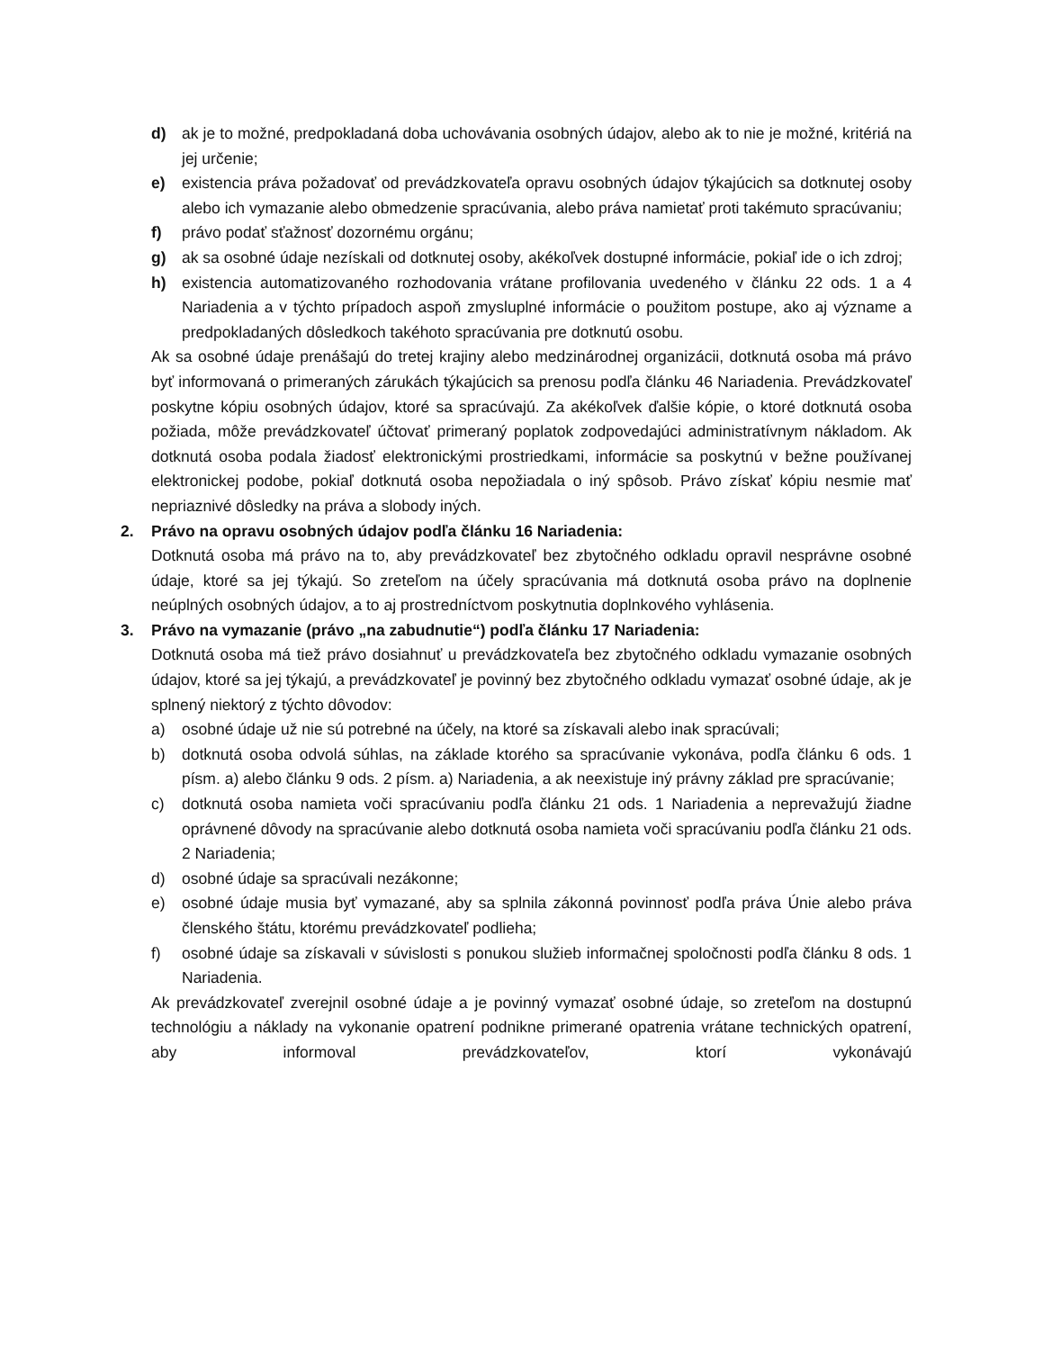d) ak je to možné, predpokladaná doba uchovávania osobných údajov, alebo ak to nie je možné, kritériá na jej určenie;
e) existencia práva požadovať od prevádzkovateľa opravu osobných údajov týkajúcich sa dotknutej osoby alebo ich vymazanie alebo obmedzenie spracúvania, alebo práva namietať proti takémuto spracúvaniu;
f) právo podať sťažnosť dozornému orgánu;
g) ak sa osobné údaje nezískali od dotknutej osoby, akékoľvek dostupné informácie, pokiaľ ide o ich zdroj;
h) existencia automatizovaného rozhodovania vrátane profilovania uvedeného v článku 22 ods. 1 a 4 Nariadenia a v týchto prípadoch aspoň zmysluplné informácie o použitom postupe, ako aj význame a predpokladaných dôsledkoch takéhoto spracúvania pre dotknutú osobu.
Ak sa osobné údaje prenášajú do tretej krajiny alebo medzinárodnej organizácii, dotknutá osoba má právo byť informovaná o primeraných zárukách týkajúcich sa prenosu podľa článku 46 Nariadenia. Prevádzkovateľ poskytne kópiu osobných údajov, ktoré sa spracúvajú. Za akékoľvek ďalšie kópie, o ktoré dotknutá osoba požiada, môže prevádzkovateľ účtovať primeraný poplatok zodpovedajúci administratívnym nákladom. Ak dotknutá osoba podala žiadosť elektronickými prostriedkami, informácie sa poskytnú v bežne používanej elektronickej podobe, pokiaľ dotknutá osoba nepožiadala o iný spôsob. Právo získať kópiu nesmie mať nepriaznivé dôsledky na práva a slobody iných.
2. Právo na opravu osobných údajov podľa článku 16 Nariadenia:
Dotknutá osoba má právo na to, aby prevádzkovateľ bez zbytočného odkladu opravil nesprávne osobné údaje, ktoré sa jej týkajú. So zreteľom na účely spracúvania má dotknutá osoba právo na doplnenie neúplných osobných údajov, a to aj prostredníctvom poskytnutia doplnkového vyhlásenia.
3. Právo na vymazanie (právo „na zabudnutie“) podľa článku 17 Nariadenia:
Dotknutá osoba má tiež právo dosiahnuť u prevádzkovateľa bez zbytočného odkladu vymazanie osobných údajov, ktoré sa jej týkajú, a prevádzkovateľ je povinný bez zbytočného odkladu vymazať osobné údaje, ak je splnený niektorý z týchto dôvodov:
a) osobné údaje už nie sú potrebné na účely, na ktoré sa získavali alebo inak spracúvali;
b) dotknutá osoba odvolá súhlas, na základe ktorého sa spracúvanie vykonáva, podľa článku 6 ods. 1 písm. a) alebo článku 9 ods. 2 písm. a) Nariadenia, a ak neexistuje iný právny základ pre spracúvanie;
c) dotknutá osoba namieta voči spracúvaniu podľa článku 21 ods. 1 Nariadenia a neprevažujú žiadne oprávnené dôvody na spracúvanie alebo dotknutá osoba namieta voči spracúvaniu podľa článku 21 ods. 2 Nariadenia;
d) osobné údaje sa spracúvali nezákonne;
e) osobné údaje musia byť vymazané, aby sa splnila zákonná povinnosť podľa práva Únie alebo práva členského štátu, ktorému prevádzkovateľ podlieha;
f) osobné údaje sa získavali v súvislosti s ponukou služieb informačnej spoločnosti podľa článku 8 ods. 1 Nariadenia.
Ak prevádzkovateľ zverejnil osobné údaje a je povinný vymazať osobné údaje, so zreteľom na dostupnú technológiu a náklady na vykonanie opatrení podnikne primerané opatrenia vrátane technických opatrení, aby informoval prevádzkovateľov, ktorí vykonávajú